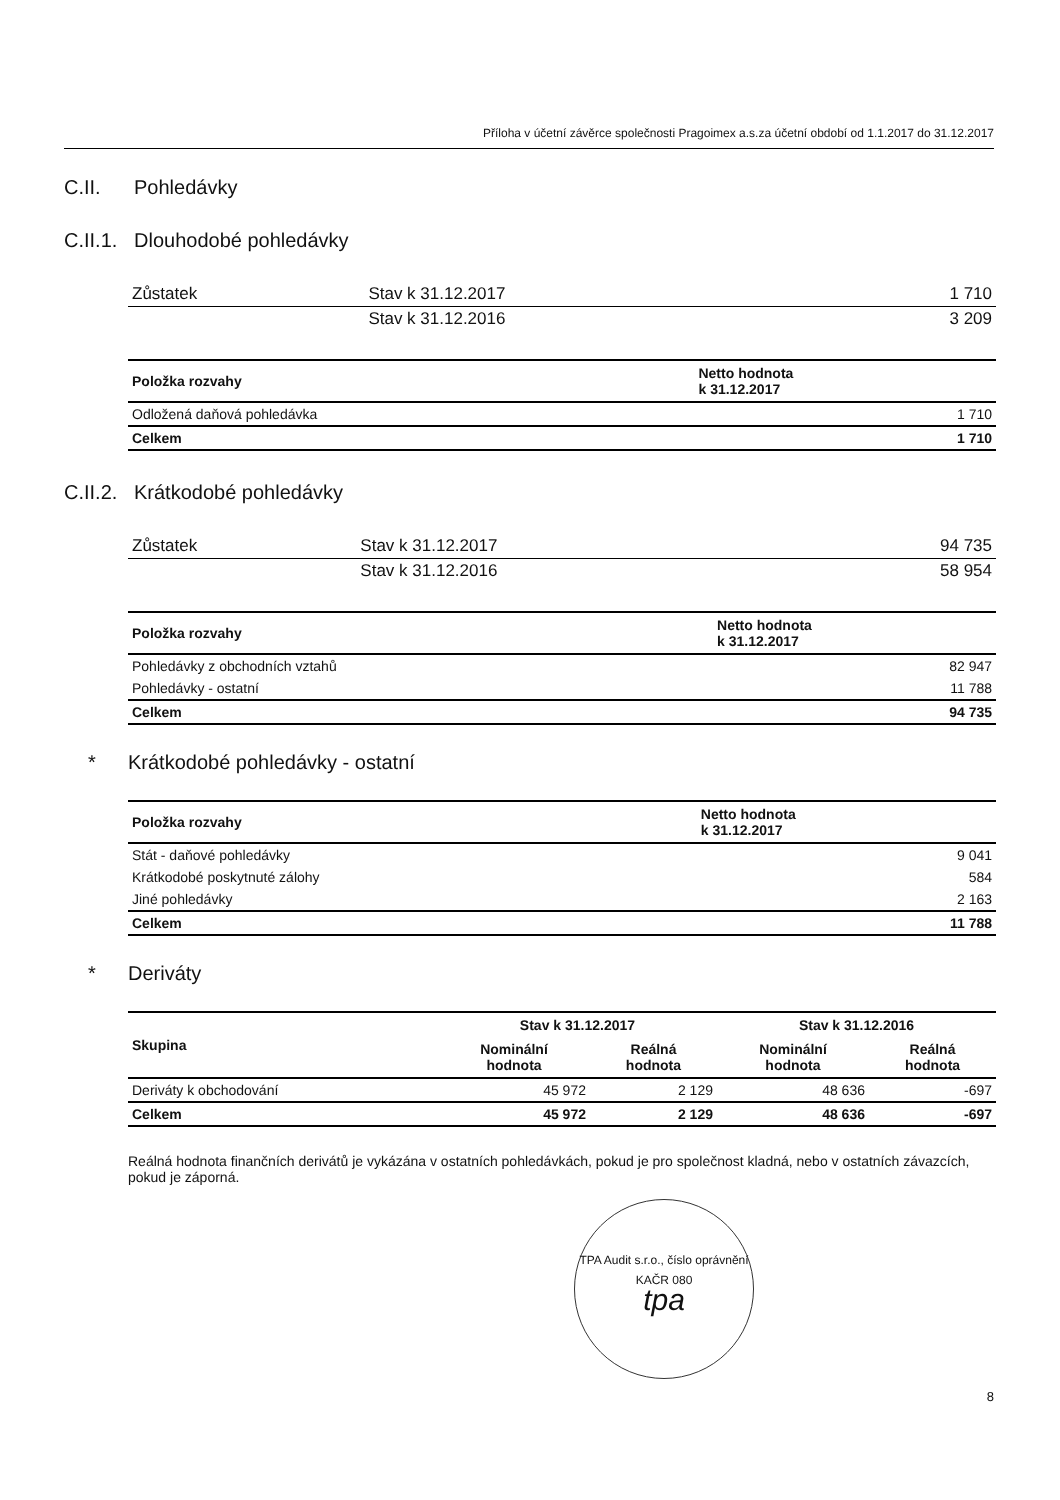Příloha v účetní závěrce společnosti Pragoimex a.s.za účetní období od 1.1.2017 do 31.12.2017
C.II. Pohledávky
C.II.1. Dlouhodobé pohledávky
| Zůstatek | Stav k 31.12.2017 | 1 710 |
| | Stav k 31.12.2016 | 3 209 |
| Položka rozvahy | Netto hodnota k 31.12.2017 |
| --- | --- |
| Odložená daňová pohledávka | 1 710 |
| Celkem | 1 710 |
C.II.2. Krátkodobé pohledávky
| Zůstatek | Stav k 31.12.2017 | 94 735 |
| | Stav k 31.12.2016 | 58 954 |
| Položka rozvahy | Netto hodnota k 31.12.2017 |
| --- | --- |
| Pohledávky z obchodních vztahů | 82 947 |
| Pohledávky - ostatní | 11 788 |
| Celkem | 94 735 |
* Krátkodobé pohledávky - ostatní
| Položka rozvahy | Netto hodnota k 31.12.2017 |
| --- | --- |
| Stát - daňové pohledávky | 9 041 |
| Krátkodobé poskytnuté zálohy | 584 |
| Jiné pohledávky | 2 163 |
| Celkem | 11 788 |
* Deriváty
| Skupina | Stav k 31.12.2017 | | Stav k 31.12.2016 | |
| --- | --- | --- | --- | --- |
| | Nominální hodnota | Reálná hodnota | Nominální hodnota | Reálná hodnota |
| Deriváty k obchodování | 45 972 | 2 129 | 48 636 | -697 |
| Celkem | 45 972 | 2 129 | 48 636 | -697 |
Reálná hodnota finančních derivátů je vykázána v ostatních pohledávkách, pokud je pro společnost kladná, nebo v ostatních závazcích, pokud je záporná.
TPA Audit s.r.o., číslo oprávnění KAČR 080
tpa
8